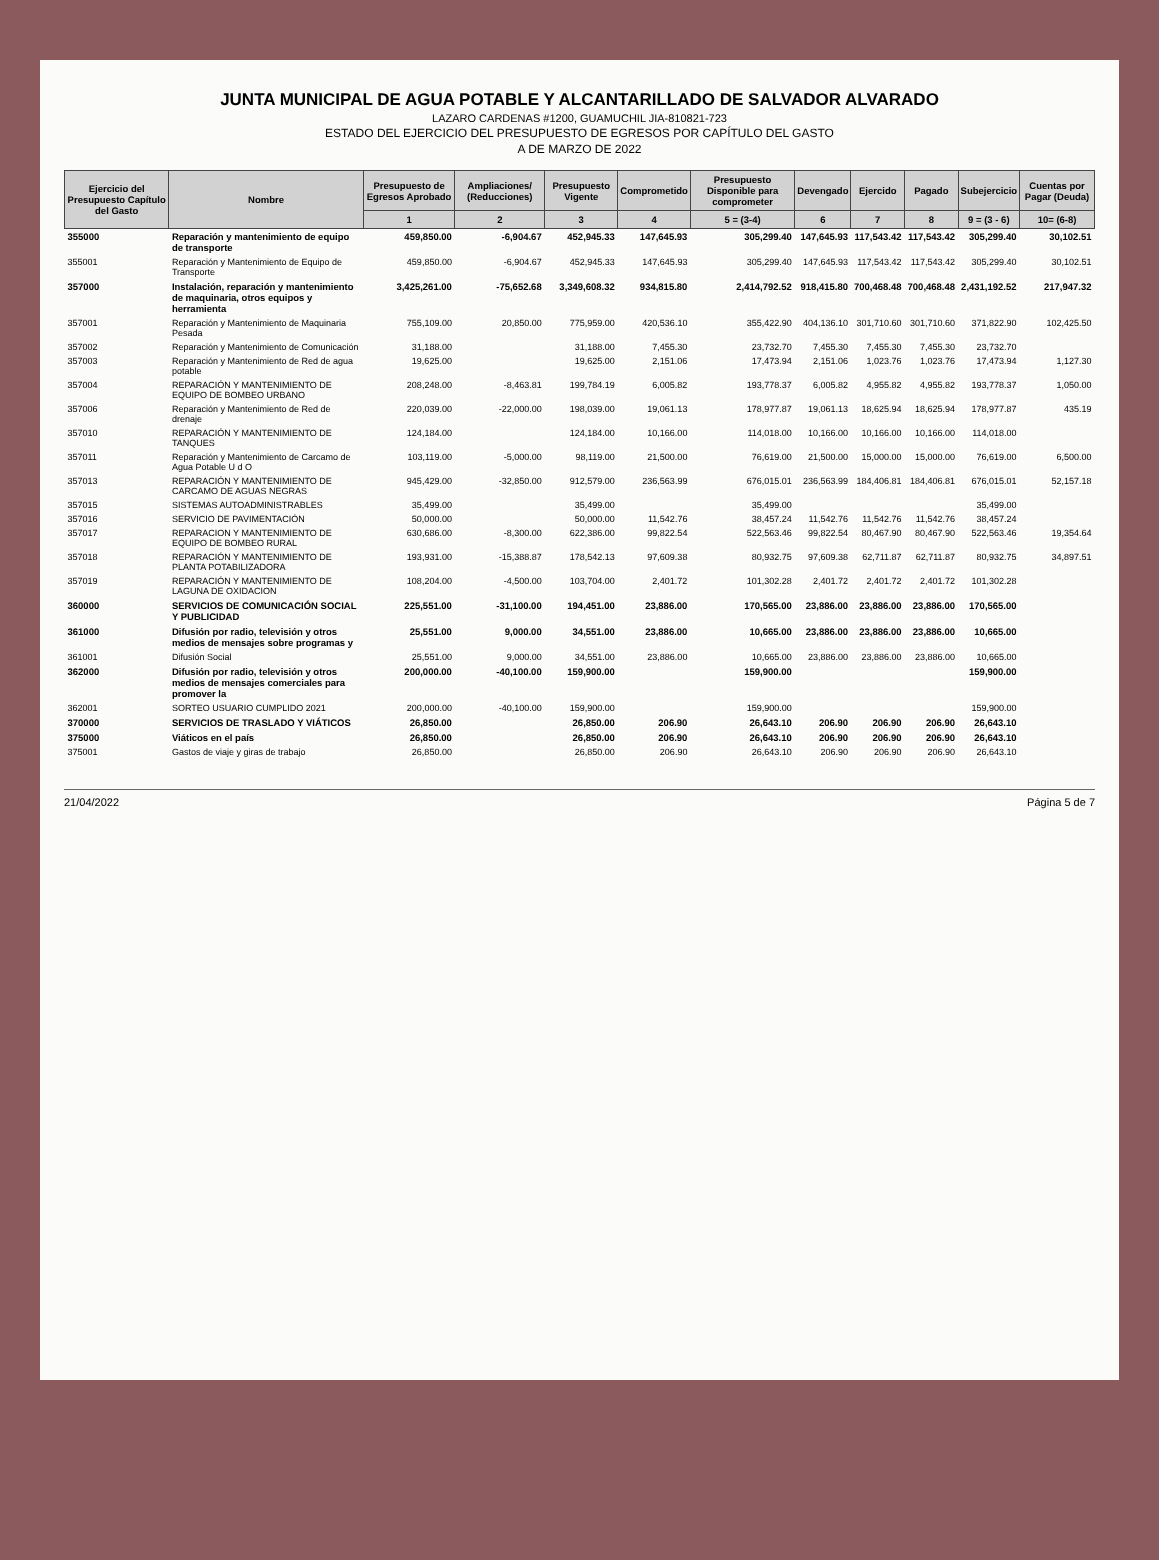JUNTA MUNICIPAL DE AGUA POTABLE Y ALCANTARILLADO DE SALVADOR ALVARADO
LAZARO CARDENAS #1200, GUAMUCHIL JIA-810821-723
ESTADO DEL EJERCICIO DEL PRESUPUESTO DE EGRESOS POR CAPÍTULO DEL GASTO
A DE MARZO DE 2022
| Ejercicio del Presupuesto Capítulo del Gasto | Nombre | Presupuesto de Egresos Aprobado | Ampliaciones/ (Reducciones) | Presupuesto Vigente | Comprometido | Presupuesto Disponible para comprometer | Devengado | Ejercido | Pagado | Subejercicio | Cuentas por Pagar (Deuda) |
| --- | --- | --- | --- | --- | --- | --- | --- | --- | --- | --- | --- |
| | | 1 | 2 | 3 | 4 | 5 = (3-4) | 6 | 7 | 8 | 9 = (3 - 6) | 10= (6-8) |
| 355000 | Reparación y mantenimiento de equipo de transporte | 459,850.00 | -6,904.67 | 452,945.33 | 147,645.93 | 305,299.40 | 147,645.93 | 117,543.42 | 117,543.42 | 305,299.40 | 30,102.51 |
| 355001 | Reparación y Mantenimiento de Equipo de Transporte | 459,850.00 | -6,904.67 | 452,945.33 | 147,645.93 | 305,299.40 | 147,645.93 | 117,543.42 | 117,543.42 | 305,299.40 | 30,102.51 |
| 357000 | Instalación, reparación y mantenimiento de maquinaria, otros equipos y herramienta | 3,425,261.00 | -75,652.68 | 3,349,608.32 | 934,815.80 | 2,414,792.52 | 918,415.80 | 700,468.48 | 700,468.48 | 2,431,192.52 | 217,947.32 |
| 357001 | Reparación y Mantenimiento de Maquinaria Pesada | 755,109.00 | 20,850.00 | 775,959.00 | 420,536.10 | 355,422.90 | 404,136.10 | 301,710.60 | 301,710.60 | 371,822.90 | 102,425.50 |
| 357002 | Reparación y Mantenimiento de Comunicación | 31,188.00 | | 31,188.00 | 7,455.30 | 23,732.70 | 7,455.30 | 7,455.30 | 7,455.30 | 23,732.70 | |
| 357003 | Reparación y Mantenimiento de Red de agua potable | 19,625.00 | | 19,625.00 | 2,151.06 | 17,473.94 | 2,151.06 | 1,023.76 | 1,023.76 | 17,473.94 | 1,127.30 |
| 357004 | REPARACIÓN Y MANTENIMIENTO DE EQUIPO DE BOMBEO URBANO | 208,248.00 | -8,463.81 | 199,784.19 | 6,005.82 | 193,778.37 | 6,005.82 | 4,955.82 | 4,955.82 | 193,778.37 | 1,050.00 |
| 357006 | Reparación y Mantenimiento de Red de drenaje | 220,039.00 | -22,000.00 | 198,039.00 | 19,061.13 | 178,977.87 | 19,061.13 | 18,625.94 | 18,625.94 | 178,977.87 | 435.19 |
| 357010 | REPARACIÓN Y MANTENIMIENTO DE TANQUES | 124,184.00 | | 124,184.00 | 10,166.00 | 114,018.00 | 10,166.00 | 10,166.00 | 10,166.00 | 114,018.00 | |
| 357011 | Reparación y Mantenimiento de Carcamo de Agua Potable U d O | 103,119.00 | -5,000.00 | 98,119.00 | 21,500.00 | 76,619.00 | 21,500.00 | 15,000.00 | 15,000.00 | 76,619.00 | 6,500.00 |
| 357013 | REPARACIÓN Y MANTENIMIENTO DE CARCAMO DE AGUAS NEGRAS | 945,429.00 | -32,850.00 | 912,579.00 | 236,563.99 | 676,015.01 | 236,563.99 | 184,406.81 | 184,406.81 | 676,015.01 | 52,157.18 |
| 357015 | SISTEMAS AUTOADMINISTRABLES | 35,499.00 | | 35,499.00 | | 35,499.00 | | | | 35,499.00 | |
| 357016 | SERVICIO DE PAVIMENTACIÓN | 50,000.00 | | 50,000.00 | 11,542.76 | 38,457.24 | 11,542.76 | 11,542.76 | 11,542.76 | 38,457.24 | |
| 357017 | REPARACION Y MANTENIMIENTO DE EQUIPO DE BOMBEO RURAL | 630,686.00 | -8,300.00 | 622,386.00 | 99,822.54 | 522,563.46 | 99,822.54 | 80,467.90 | 80,467.90 | 522,563.46 | 19,354.64 |
| 357018 | REPARACIÓN Y MANTENIMIENTO DE PLANTA POTABILIZADORA | 193,931.00 | -15,388.87 | 178,542.13 | 97,609.38 | 80,932.75 | 97,609.38 | 62,711.87 | 62,711.87 | 80,932.75 | 34,897.51 |
| 357019 | REPARACIÓN Y MANTENIMIENTO DE LAGUNA DE OXIDACION | 108,204.00 | -4,500.00 | 103,704.00 | 2,401.72 | 101,302.28 | 2,401.72 | 2,401.72 | 2,401.72 | 101,302.28 | |
| 360000 | SERVICIOS DE COMUNICACIÓN SOCIAL Y PUBLICIDAD | 225,551.00 | -31,100.00 | 194,451.00 | 23,886.00 | 170,565.00 | 23,886.00 | 23,886.00 | 23,886.00 | 170,565.00 | |
| 361000 | Difusión por radio, televisión y otros medios de mensajes sobre programas y | 25,551.00 | 9,000.00 | 34,551.00 | 23,886.00 | 10,665.00 | 23,886.00 | 23,886.00 | 23,886.00 | 10,665.00 | |
| 361001 | Difusión Social | 25,551.00 | 9,000.00 | 34,551.00 | 23,886.00 | 10,665.00 | 23,886.00 | 23,886.00 | 23,886.00 | 10,665.00 | |
| 362000 | Difusión por radio, televisión y otros medios de mensajes comerciales para promover la | 200,000.00 | -40,100.00 | 159,900.00 | | 159,900.00 | | | | 159,900.00 | |
| 362001 | SORTEO USUARIO CUMPLIDO 2021 | 200,000.00 | -40,100.00 | 159,900.00 | | 159,900.00 | | | | 159,900.00 | |
| 370000 | SERVICIOS DE TRASLADO Y VIÁTICOS | 26,850.00 | | 26,850.00 | 206.90 | 26,643.10 | 206.90 | 206.90 | 206.90 | 26,643.10 | |
| 375000 | Viáticos en el país | 26,850.00 | | 26,850.00 | 206.90 | 26,643.10 | 206.90 | 206.90 | 206.90 | 26,643.10 | |
| 375001 | Gastos de viaje y giras de trabajo | 26,850.00 | | 26,850.00 | 206.90 | 26,643.10 | 206.90 | 206.90 | 206.90 | 26,643.10 | |
21/04/2022 Página 5 de 7